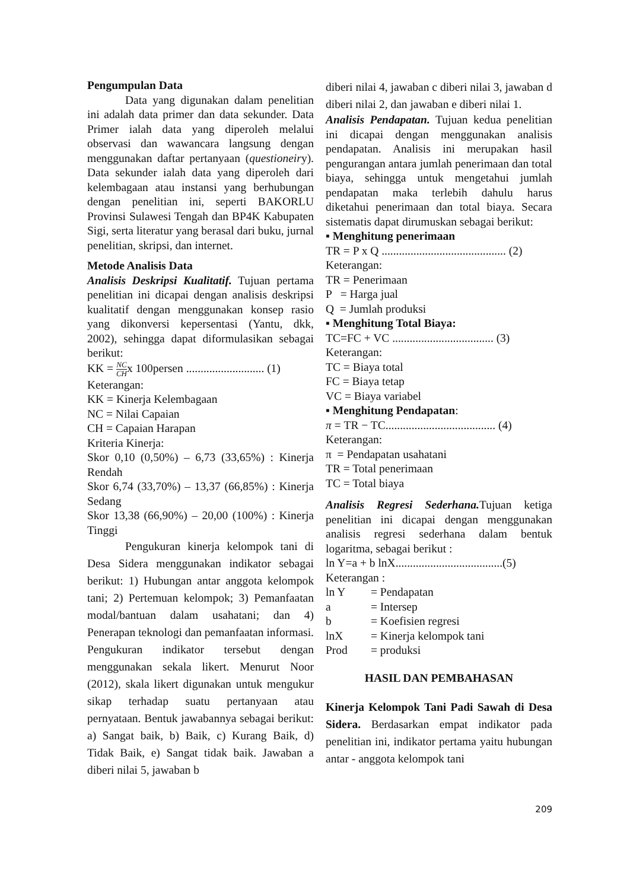Pengumpulan Data
Data yang digunakan dalam penelitian ini adalah data primer dan data sekunder. Data Primer ialah data yang diperoleh melalui observasi dan wawancara langsung dengan menggunakan daftar pertanyaan (questioneiry). Data sekunder ialah data yang diperoleh dari kelembagaan atau instansi yang berhubungan dengan penelitian ini, seperti BAKORLU Provinsi Sulawesi Tengah dan BP4K Kabupaten Sigi, serta literatur yang berasal dari buku, jurnal penelitian, skripsi, dan internet.
Metode Analisis Data
Analisis Deskripsi Kualitatif. Tujuan pertama penelitian ini dicapai dengan analisis deskripsi kualitatif dengan menggunakan konsep rasio yang dikonversi kepersentasi (Yantu, dkk, 2002), sehingga dapat diformulasikan sebagai berikut:
KK = NC CHx 100persen ........................... (1)
Keterangan:
KK = Kinerja Kelembagaan
NC = Nilai Capaian
CH = Capaian Harapan
Kriteria Kinerja:
Skor 0,10 (0,50%) – 6,73 (33,65%) : Kinerja Rendah
Skor 6,74 (33,70%) – 13,37 (66,85%) : Kinerja Sedang
Skor 13,38 (66,90%) – 20,00 (100%) : Kinerja Tinggi
Pengukuran kinerja kelompok tani di Desa Sidera menggunakan indikator sebagai berikut: 1) Hubungan antar anggota kelompok tani; 2) Pertemuan kelompok; 3) Pemanfaatan modal/bantuan dalam usahatani; dan 4) Penerapan teknologi dan pemanfaatan informasi. Pengukuran indikator tersebut dengan menggunakan sekala likert. Menurut Noor (2012), skala likert digunakan untuk mengukur sikap terhadap suatu pertanyaan atau pernyataan. Bentuk jawabannya sebagai berikut: a) Sangat baik, b) Baik, c) Kurang Baik, d) Tidak Baik, e) Sangat tidak baik. Jawaban a diberi nilai 5, jawaban b
diberi nilai 4, jawaban c diberi nilai 3, jawaban d diberi nilai 2, dan jawaban e diberi nilai 1.
Analisis Pendapatan. Tujuan kedua penelitian ini dicapai dengan menggunakan analisis pendapatan. Analisis ini merupakan hasil pengurangan antara jumlah penerimaan dan total biaya, sehingga untuk mengetahui jumlah pendapatan maka terlebih dahulu harus diketahui penerimaan dan total biaya. Secara sistematis dapat dirumuskan sebagai berikut:
▪ Menghitung penerimaan
TR = P x Q ........................................... (2)
Keterangan:
TR = Penerimaan
P = Harga jual
Q = Jumlah produksi
▪ Menghitung Total Biaya:
TC=FC + VC ................................... (3)
Keterangan:
TC = Biaya total
FC = Biaya tetap
VC = Biaya variabel
▪ Menghitung Pendapatan:
π = TR − TC...................................... (4)
Keterangan:
π = Pendapatan usahatani
TR = Total penerimaan
TC = Total biaya
Analisis Regresi Sederhana. Tujuan ketiga penelitian ini dicapai dengan menggunakan analisis regresi sederhana dalam bentuk logaritma, sebagai berikut :
ln Y=a + b lnX.....................................(5)
Keterangan :
ln Y = Pendapatan
a = Intersep
b = Koefisien regresi
lnX = Kinerja kelompok tani
Prod = produksi
HASIL DAN PEMBAHASAN
Kinerja Kelompok Tani Padi Sawah di Desa Sidera. Berdasarkan empat indikator pada penelitian ini, indikator pertama yaitu hubungan antar - anggota kelompok tani
209